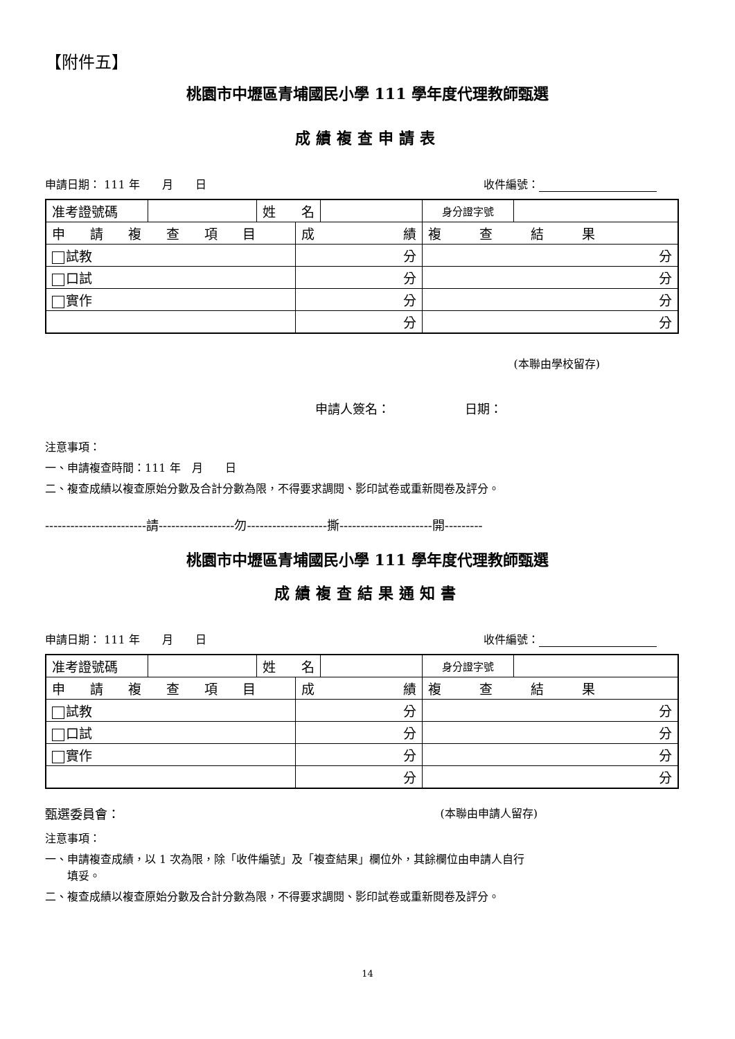【附件五】
桃園市中壢區青埔國民小學 111 學年度代理教師甄選
成績複查申請表
申請日期： 111 年　　月　　日 收件編號：　　　
| 准考證號碼 | | 名 姓 | | | 身分證字號 | |
| 申請複查項目 | | | 績 成 | | 複查結果 | |
| 試教 | | | 分 | | 分 | |
| 口試 | | | 分 | | 分 | |
| 實作 | | | 分 | | 分 | |
| | | | 分 | | 分 | |
(本聯由學校留存)
申請人簽名：　　　　　　日期：
注意事項：
一、申請複查時間：111 年　月　　日
二、複查成績以複查原始分數及合計分數為限，不得要求調閱、影印試卷或重新閱卷及評分。
------------------------請------------------勿-------------------撕----------------------開---------
桃園市中壢區青埔國民小學 111 學年度代理教師甄選
成績複查結果通知書
申請日期： 111 年　　月　　日 收件編號：　　　
| 准考證號碼 | | 名 姓 | | | 身分證字號 | |
| 申請複查項目 | | | 績 成 | | 複查結果 | |
| 試教 | | | 分 | | 分 | |
| 口試 | | | 分 | | 分 | |
| 實作 | | | 分 | | 分 | |
| | | | 分 | | 分 | |
甄選委員會： (本聯由申請人留存)
注意事項：
一、申請複查成績，以 1 次為限，除「收件編號」及「複查結果」欄位外，其餘欄位由申請人自行
　　填妥。
二、複查成績以複查原始分數及合計分數為限，不得要求調閱、影印試卷或重新閱卷及評分。
14